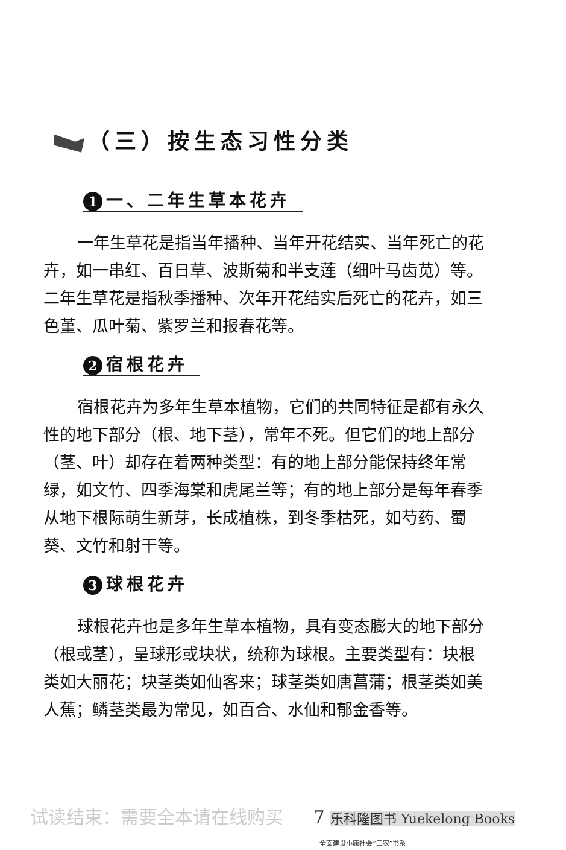（三）按生态习性分类
1 一、二年生草本花卉
一年生草花是指当年播种、当年开花结实、当年死亡的花卉，如一串红、百日草、波斯菊和半支莲（细叶马齿苋）等。二年生草花是指秋季播种、次年开花结实后死亡的花卉，如三色堇、瓜叶菊、紫罗兰和报春花等。
2 宿根花卉
宿根花卉为多年生草本植物，它们的共同特征是都有永久性的地下部分（根、地下茎），常年不死。但它们的地上部分（茎、叶）却存在着两种类型：有的地上部分能保持终年常绿，如文竹、四季海棠和虎尾兰等；有的地上部分是每年春季从地下根际萌生新芽，长成植株，到冬季枯死，如芍药、蜀葵、文竹和射干等。
3 球根花卉
球根花卉也是多年生草本植物，具有变态膨大的地下部分（根或茎），呈球形或块状，统称为球根。主要类型有：块根类如大丽花；块茎类如仙客来；球茎类如唐菖蒲；根茎类如美人蕉；鳞茎类最为常见，如百合、水仙和郁金香等。
试读结束：需要全本请在线购买 7 乐科隆图书 Yuekelong Books
全面建设小康社会“三农”书系